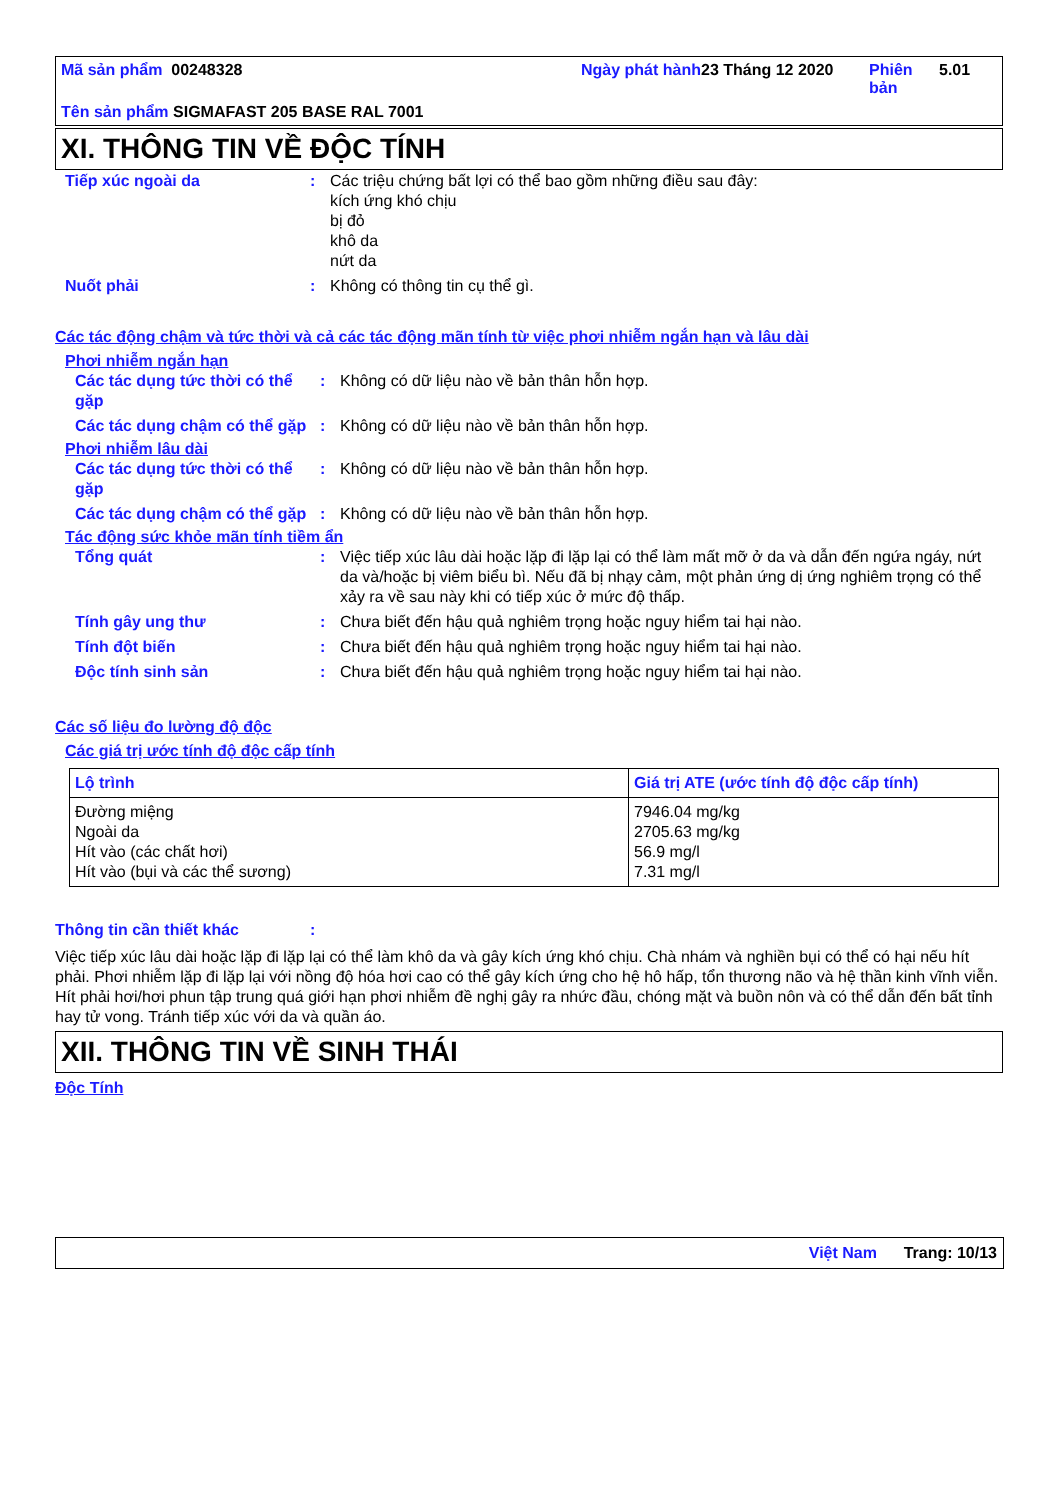Mã sản phẩm 00248328 Ngày phát hành
23 Tháng 12 2020 Phiên bản
5.01
Tên sản phẩm SIGMAFAST 205 BASE RAL 7001
XI. THÔNG TIN VỀ ĐỘC TÍNH
| Tiếp xúc ngoài da | : | Các triệu chứng bất lợi có thể bao gồm những điều sau đây: kích ứng khó chịu bị đỏ khô da nứt da |
| Nuốt phải | : | Không có thông tin cụ thể gì. |
Các tác động chậm và tức thời và cả các tác động mãn tính từ việc phơi nhiễm ngắn hạn và lâu dài
Phơi nhiễm ngắn hạn
| Các tác dụng tức thời có thể gặp | : | Không có dữ liệu nào về bản thân hỗn hợp. |
| Các tác dụng chậm có thể gặp | : | Không có dữ liệu nào về bản thân hỗn hợp. |
Phơi nhiễm lâu dài
| Các tác dụng tức thời có thể gặp | : | Không có dữ liệu nào về bản thân hỗn hợp. |
| Các tác dụng chậm có thể gặp | : | Không có dữ liệu nào về bản thân hỗn hợp. |
Tác động sức khỏe mãn tính tiềm ẩn
| Tổng quát | : | Việc tiếp xúc lâu dài hoặc lặp đi lặp lại có thể làm mất mỡ ở da và dẫn đến ngứa ngáy, nứt da và/hoặc bị viêm biểu bì. Nếu đã bị nhạy cảm, một phản ứng dị ứng nghiêm trọng có thể xảy ra về sau này khi có tiếp xúc ở mức độ thấp. |
| Tính gây ung thư | : | Chưa biết đến hậu quả nghiêm trọng hoặc nguy hiểm tai hại nào. |
| Tính đột biến | : | Chưa biết đến hậu quả nghiêm trọng hoặc nguy hiểm tai hại nào. |
| Độc tính sinh sản | : | Chưa biết đến hậu quả nghiêm trọng hoặc nguy hiểm tai hại nào. |
Các số liệu đo lường độ độc
Các giá trị ước tính độ độc cấp tính
| Lộ trình | Giá trị ATE (ước tính độ độc cấp tính) |
| --- | --- |
| Đường miệng Ngoài da Hít vào (các chất hơi) Hít vào (bụi và các thể sương) | 7946.04 mg/kg 2705.63 mg/kg 56.9 mg/l 7.31 mg/l |
Thông tin cần thiết khác:
Việc tiếp xúc lâu dài hoặc lặp đi lặp lại có thể làm khô da và gây kích ứng khó chịu. Chà nhám và nghiền bụi có thể có hại nếu hít phải. Phơi nhiễm lặp đi lặp lại với nồng độ hóa hơi cao có thể gây kích ứng cho hệ hô hấp, tổn thương não và hệ thần kinh vĩnh viễn. Hít phải hơi/hơi phun tập trung quá giới hạn phơi nhiễm đề nghị gây ra nhức đầu, chóng mặt và buồn nôn và có thể dẫn đến bất tỉnh hay tử vong. Tránh tiếp xúc với da và quần áo.
XII. THÔNG TIN VỀ SINH THÁI
Độc Tính
Việt Nam Trang: 10/13